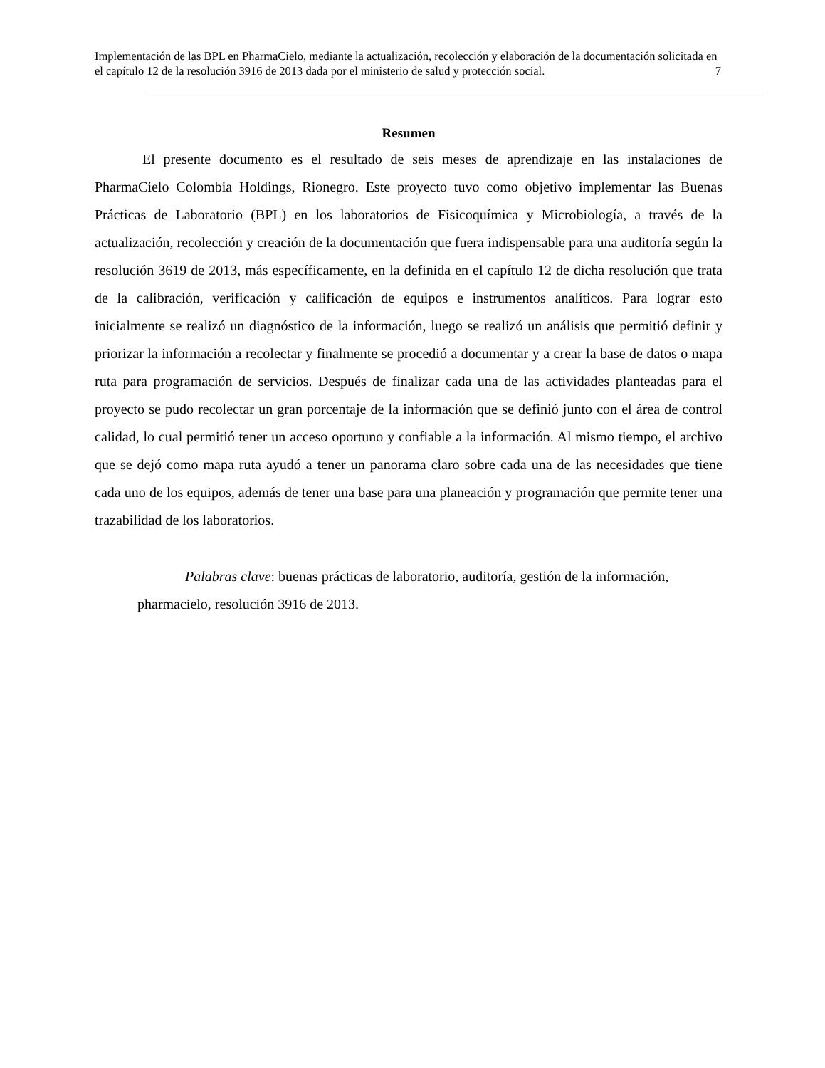Implementación de las BPL en PharmaCielo, mediante la actualización, recolección y elaboración de la documentación solicitada en el capítulo 12 de la resolución 3916 de 2013 dada por el ministerio de salud y protección social. 7
Resumen
El presente documento es el resultado de seis meses de aprendizaje en las instalaciones de PharmaCielo Colombia Holdings, Rionegro. Este proyecto tuvo como objetivo implementar las Buenas Prácticas de Laboratorio (BPL) en los laboratorios de Fisicoquímica y Microbiología, a través de la actualización, recolección y creación de la documentación que fuera indispensable para una auditoría según la resolución 3619 de 2013, más específicamente, en la definida en el capítulo 12 de dicha resolución que trata de la calibración, verificación y calificación de equipos e instrumentos analíticos. Para lograr esto inicialmente se realizó un diagnóstico de la información, luego se realizó un análisis que permitió definir y priorizar la información a recolectar y finalmente se procedió a documentar y a crear la base de datos o mapa ruta para programación de servicios. Después de finalizar cada una de las actividades planteadas para el proyecto se pudo recolectar un gran porcentaje de la información que se definió junto con el área de control calidad, lo cual permitió tener un acceso oportuno y confiable a la información. Al mismo tiempo, el archivo que se dejó como mapa ruta ayudó a tener un panorama claro sobre cada una de las necesidades que tiene cada uno de los equipos, además de tener una base para una planeación y programación que permite tener una trazabilidad de los laboratorios.
Palabras clave: buenas prácticas de laboratorio, auditoría, gestión de la información, pharmacielo, resolución 3916 de 2013.